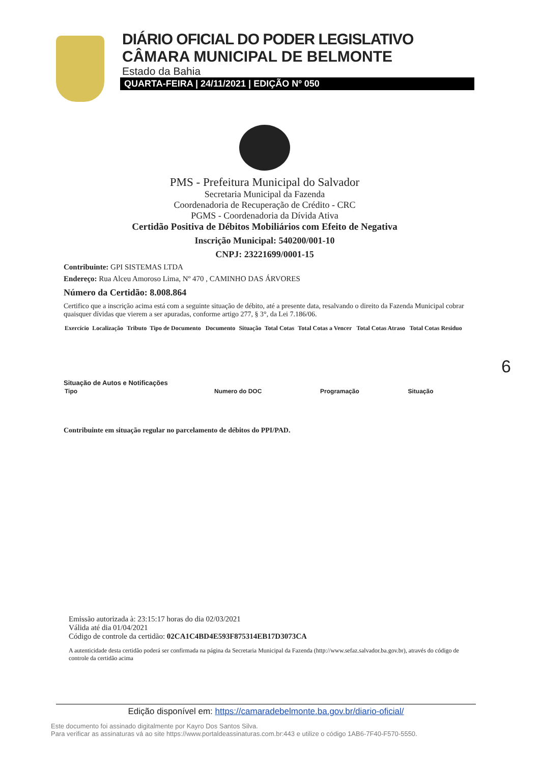DIÁRIO OFICIAL DO PODER LEGISLATIVO
CÂMARA MUNICIPAL DE BELMONTE
Estado da Bahia
QUARTA-FEIRA | 24/11/2021 | EDIÇÃO Nº 050
PMS - Prefeitura Municipal do Salvador
Secretaria Municipal da Fazenda
Coordenadoria de Recuperação de Crédito - CRC
PGMS - Coordenadoria da Dívida Ativa
Certidão Positiva de Débitos Mobiliários com Efeito de Negativa
Inscrição Municipal: 540200/001-10
CNPJ: 23221699/0001-15
Contribuinte: GPI SISTEMAS LTDA
Endereço: Rua Alceu Amoroso Lima, Nº 470 , CAMINHO DAS ÁRVORES
Número da Certidão: 8.008.864
Certifico que a inscrição acima está com a seguinte situação de débito, até a presente data, resalvando o direito da Fazenda Municipal cobrar quaisquer dívidas que vierem a ser apuradas, conforme artigo 277, § 3°, da Lei 7.186/06.
| Exercício | Localização | Tributo | Tipo de Documento | Documento | Situação | Total Cotas | Total Cotas a Vencer | Total Cotas Atraso | Total Cotas Residuo |
| --- | --- | --- | --- | --- | --- | --- | --- | --- | --- |
Situação de Autos e Notificações
| Tipo | Numero do DOC | Programação | Situação |
| --- | --- | --- | --- |
Contribuinte em situação regular no parcelamento de débitos do PPI/PAD.
Emissão autorizada à: 23:15:17 horas do dia 02/03/2021
Válida até dia 01/04/2021
Código de controle da certidão: 02CA1C4BD4E593F875314EB17D3073CA
A autenticidade desta certidão poderá ser confirmada na página da Secretaria Municipal da Fazenda (http://www.sefaz.salvador.ba.gov.br), através do código de controle da certidão acima
6
Edição disponível em: https://camaradebelmonte.ba.gov.br/diario-oficial/
Este documento foi assinado digitalmente por Kayro Dos Santos Silva.
Para verificar as assinaturas vá ao site https://www.portaldeassinaturas.com.br:443 e utilize o código 1AB6-7F40-F570-5550.